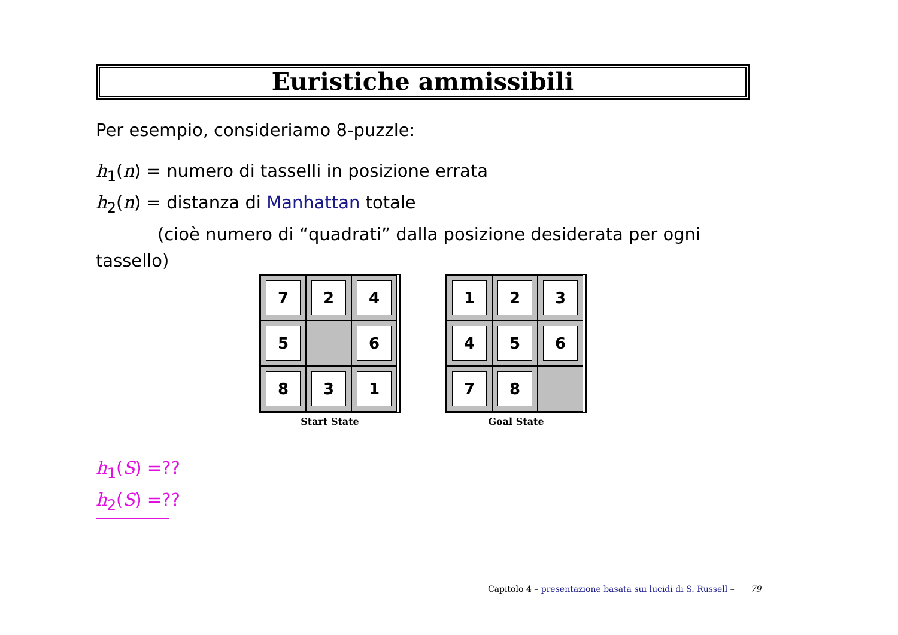Euristiche ammissibili
Per esempio, consideriamo 8-puzzle:
h<sub>1</sub>(n) = numero di tasselli in posizione errata
h<sub>2</sub>(n) = distanza di Manhattan totale
(cioè numero di “quadrati” dalla posizione desiderata per ogni
tassello)
7
2
4
5
6
8
3
1
Start State
1
2
3
4
5
6
7
8
Goal State
h<sub>1</sub>(S) =??
h<sub>2</sub>(S) =??
Capitolo 4 – presentazione basata sui lucidi di S. Russell – 79